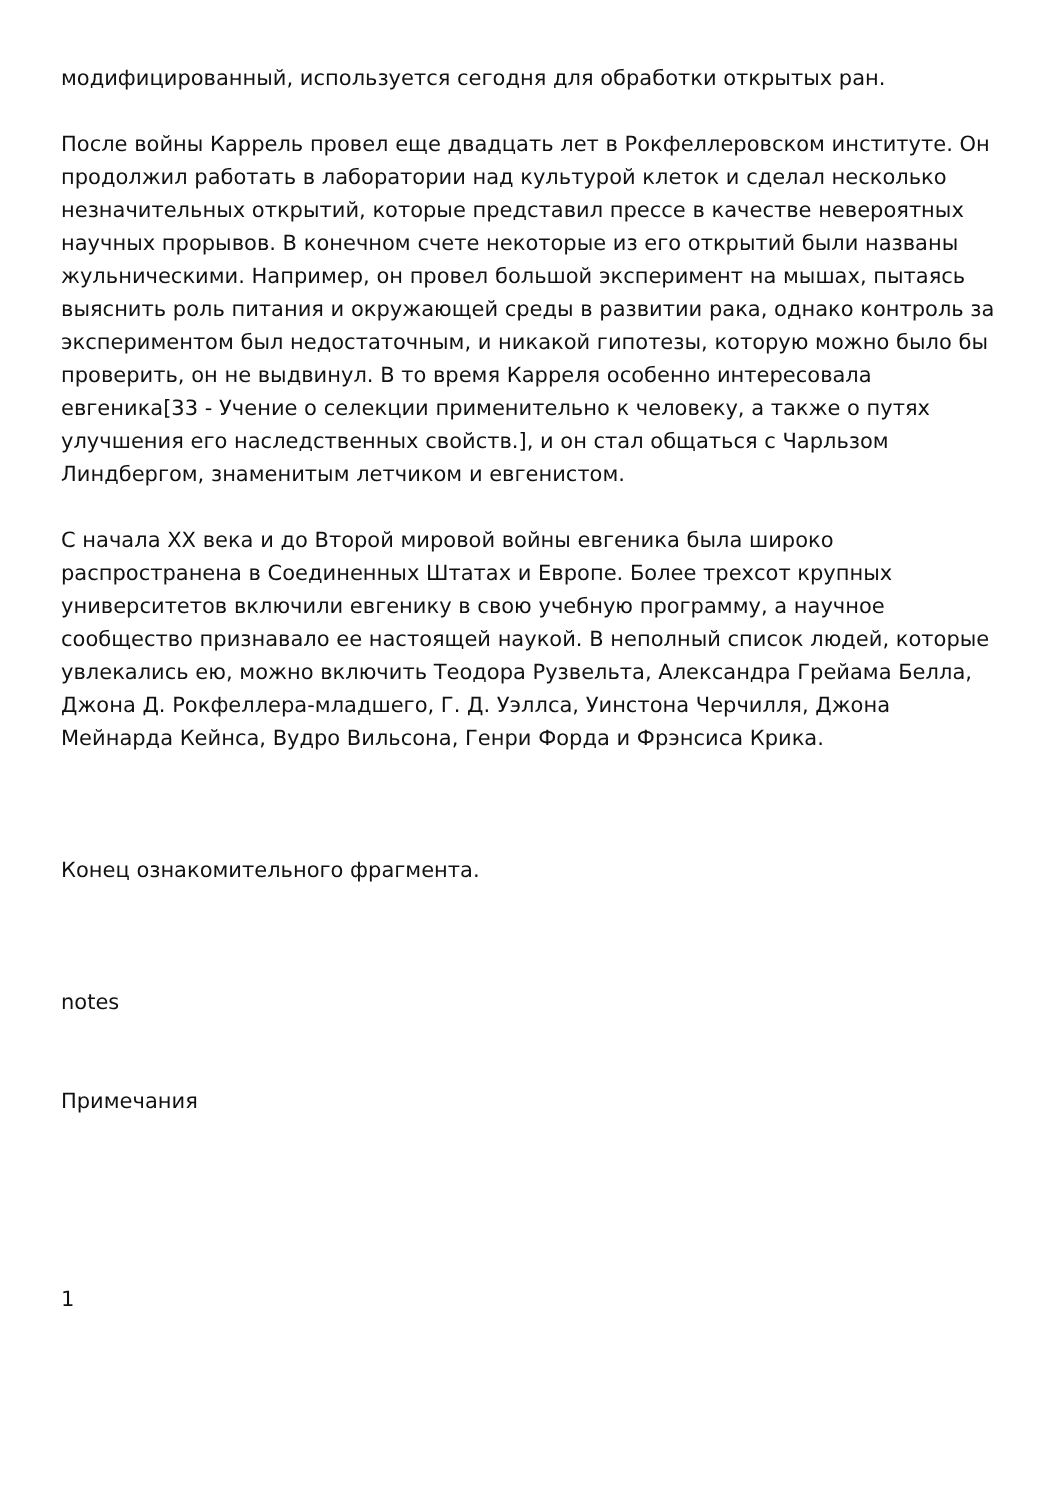модифицированный, используется сегодня для обработки открытых ран.
После войны Каррель провел еще двадцать лет в Рокфеллеровском институте. Он продолжил работать в лаборатории над культурой клеток и сделал несколько незначительных открытий, которые представил прессе в качестве невероятных научных прорывов. В конечном счете некоторые из его открытий были названы жульническими. Например, он провел большой эксперимент на мышах, пытаясь выяснить роль питания и окружающей среды в развитии рака, однако контроль за экспериментом был недостаточным, и никакой гипотезы, которую можно было бы проверить, он не выдвинул. В то время Карреля особенно интересовала евгеника[33 - Учение о селекции применительно к человеку, а также о путях улучшения его наследственных свойств.], и он стал общаться с Чарльзом Линдбергом, знаменитым летчиком и евгенистом.
С начала XX века и до Второй мировой войны евгеника была широко распространена в Соединенных Штатах и Европе. Более трехсот крупных университетов включили евгенику в свою учебную программу, а научное сообщество признавало ее настоящей наукой. В неполный список людей, которые увлекались ею, можно включить Теодора Рузвельта, Александра Грейама Белла, Джона Д. Рокфеллера-младшего, Г. Д. Уэллса, Уинстона Черчилля, Джона Мейнарда Кейнса, Вудро Вильсона, Генри Форда и Фрэнсиса Крика.
Конец ознакомительного фрагмента.
notes
Примечания
1